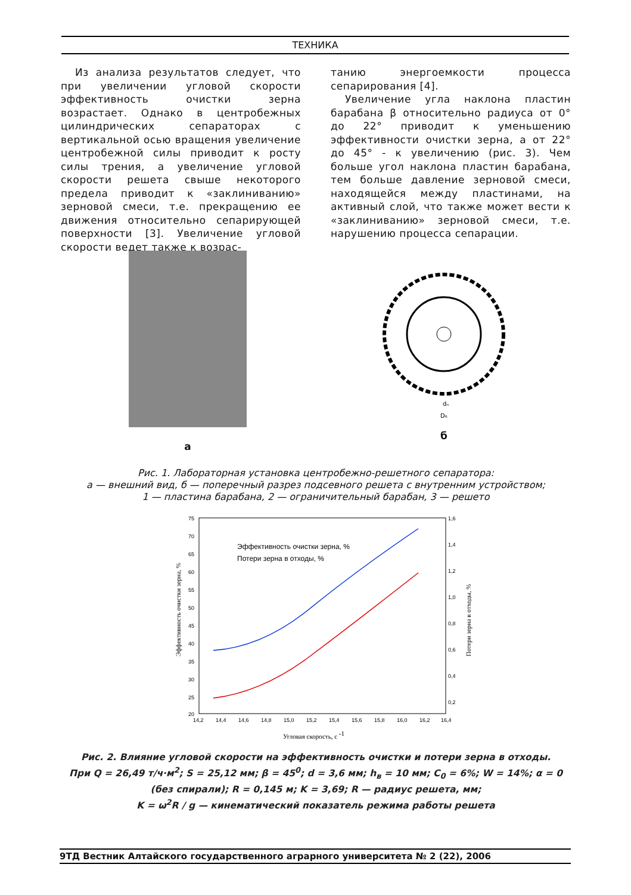ТЕХНИКА
Из анализа результатов следует, что при увеличении угловой скорости эффективность очистки зерна возрастает. Однако в центробежных цилиндрических сепараторах с вертикальной осью вращения увеличение центробежной силы приводит к росту силы трения, а увеличение угловой скорости решета свыше некоторого предела приводит к «заклиниванию» зерновой смеси, т.е. прекращению ее движения относительно сепарирующей поверхности [3]. Увеличение угловой скорости ведет также к возрас-
танию энергоемкости процесса сепарирования [4].
Увеличение угла наклона пластин барабана β относительно радиуса от 0° до 22° приводит к уменьшению эффективности очистки зерна, а от 22° до 45° - к увеличению (рис. 3). Чем больше угол наклона пластин барабана, тем больше давление зерновой смеси, находящейся между пластинами, на активный слой, что также может вести к «заклиниванию» зерновой смеси, т.е. нарушению процесса сепарации.
а
dₙ
D₆
б
Рис. 1. Лабораторная установка центробежно-решетного сепаратора:
а — внешний вид, б — поперечный разрез подсевного решета с внутренним устройством;
1 — пластина барабана, 2 — ограничительный барабан, 3 — решето
75
70
65
60
55
50
45
40
35
30
25
20
1,6
1,4
1,2
1,0
0,8
0,6
0,4
0,2
14,2
14,4
14,6
14,8
15,0
15,2
15,4
15,6
15,8
16,0
16,2
16,4
Эффективность очистки зерна, %
Потери зерна в отходы, %
Угловая скорость, с -1
Эффективность очистки зерна, %
Потери зерна в отходы, %
Рис. 2. Влияние угловой скорости на эффективность очистки и потери зерна в отходы.
При Q = 26,49 т/ч·м<sup>2</sup>; S = 25,12 мм; β = 45<sup>0</sup>; d = 3,6 мм; h<sub>в</sub> = 10 мм; C<sub>0</sub> = 6%; W = 14%; α = 0 (без спирали); R = 0,145 м; K = 3,69; R — радиус решета, мм;
K = ω<sup>2</sup>R / g — кинематический показатель режима работы решета
9ТД Вестник Алтайского государственного аграрного университета № 2 (22), 2006